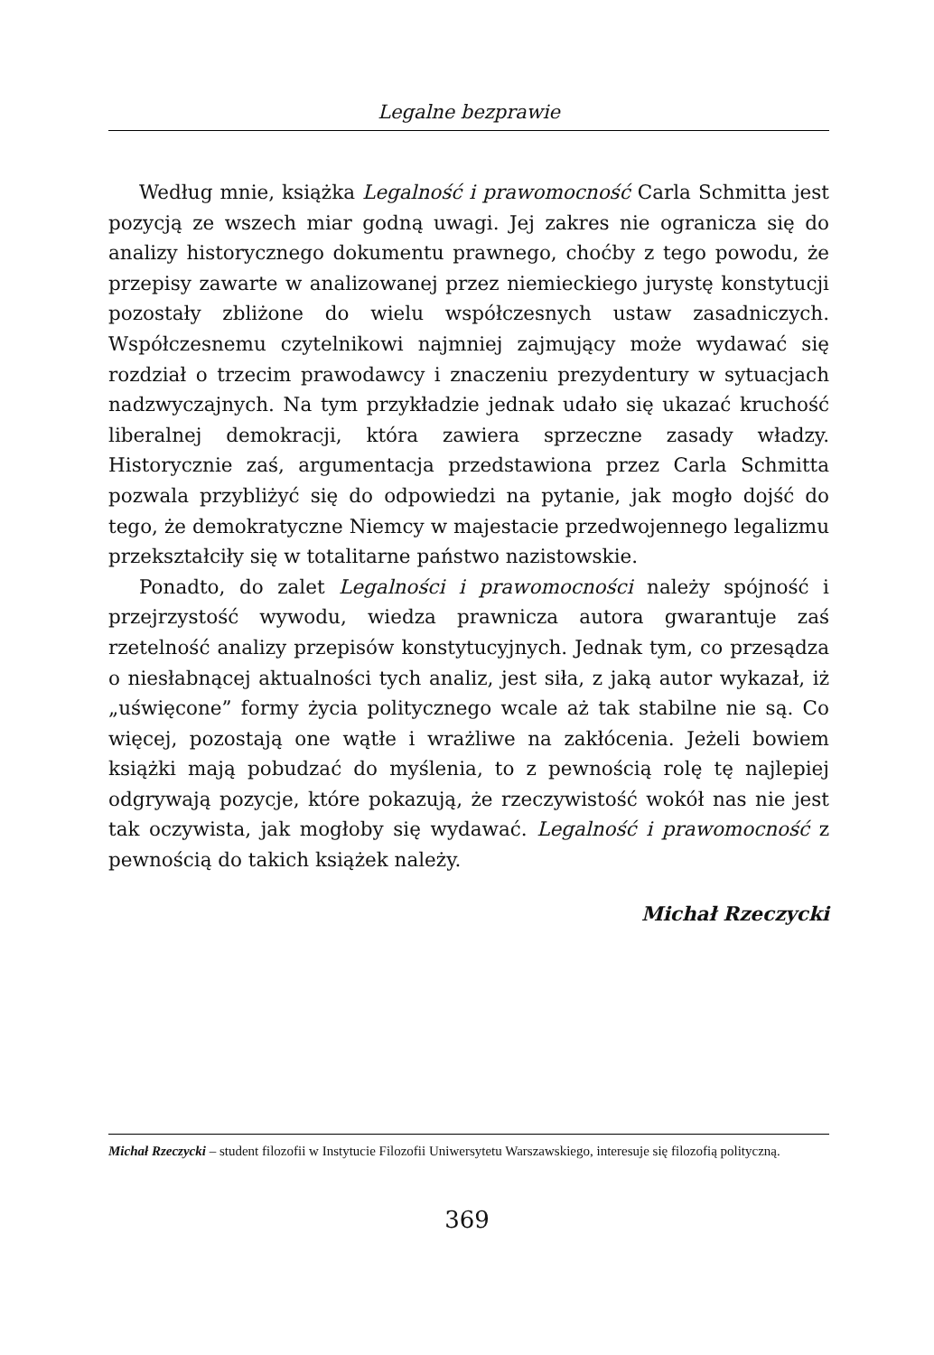Legalne bezprawie
Według mnie, książka Legalność i prawomocność Carla Schmitta jest pozycją ze wszech miar godną uwagi. Jej zakres nie ogranicza się do analizy historycznego dokumentu prawnego, choćby z tego powodu, że przepisy zawarte w analizowanej przez niemieckiego jurystę konstytucji pozostały zbliżone do wielu współczesnych ustaw zasadniczych. Współczesnemu czytelnikowi najmniej zajmujący może wydawać się rozdział o trzecim prawodawcy i znaczeniu prezydentury w sytuacjach nadzwyczajnych. Na tym przykładzie jednak udało się ukazać kruchość liberalnej demokracji, która zawiera sprzeczne zasady władzy. Historycznie zaś, argumentacja przedstawiona przez Carla Schmitta pozwala przybliżyć się do odpowiedzi na pytanie, jak mogło dojść do tego, że demokratyczne Niemcy w majestacie przedwojennego legalizmu przekształciły się w totalitarne państwo nazistowskie.
Ponadto, do zalet Legalności i prawomocności należy spójność i przejrzystość wywodu, wiedza prawnicza autora gwarantuje zaś rzetelność analizy przepisów konstytucyjnych. Jednak tym, co przesądza o niesłabnącej aktualności tych analiz, jest siła, z jaką autor wykazał, iż „uświęcone” formy życia politycznego wcale aż tak stabilne nie są. Co więcej, pozostają one wątłe i wrażliwe na zakłócenia. Jeżeli bowiem książki mają pobudzać do myślenia, to z pewnością rolę tę najlepiej odgrywają pozycje, które pokazują, że rzeczywistość wokół nas nie jest tak oczywista, jak mogłoby się wydawać. Legalność i prawomocność z pewnością do takich książek należy.
Michał Rzeczycki
Michał Rzeczycki – student filozofii w Instytucie Filozofii Uniwersytetu Warszawskiego, interesuje się filozofią polityczną.
369